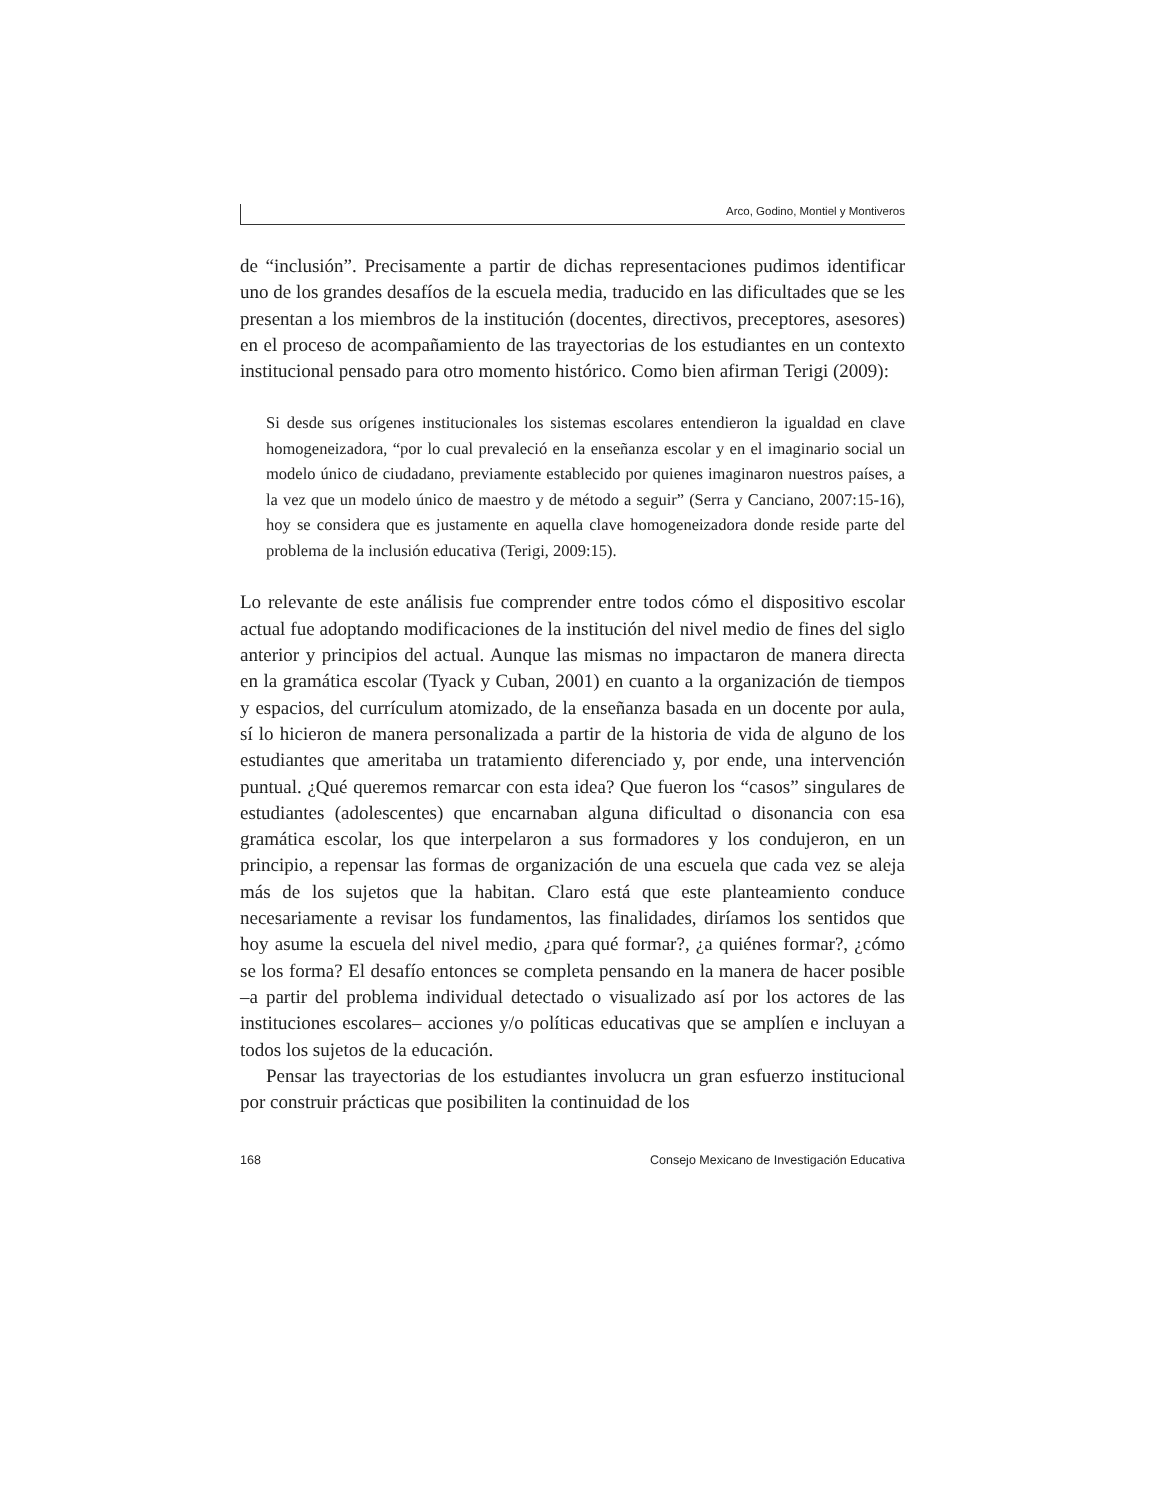Arco, Godino, Montiel y Montiveros
de “inclusión”. Precisamente a partir de dichas representaciones pudimos identificar uno de los grandes desafíos de la escuela media, traducido en las dificultades que se les presentan a los miembros de la institución (docentes, directivos, preceptores, asesores) en el proceso de acompañamiento de las trayectorias de los estudiantes en un contexto institucional pensado para otro momento histórico. Como bien afirman Terigi (2009):
Si desde sus orígenes institucionales los sistemas escolares entendieron la igualdad en clave homogeneizadora, “por lo cual prevaleció en la enseñanza escolar y en el imaginario social un modelo único de ciudadano, previamente establecido por quienes imaginaron nuestros países, a la vez que un modelo único de maestro y de método a seguir” (Serra y Canciano, 2007:15-16), hoy se considera que es justamente en aquella clave homogeneizadora donde reside parte del problema de la inclusión educativa (Terigi, 2009:15).
Lo relevante de este análisis fue comprender entre todos cómo el dispositivo escolar actual fue adoptando modificaciones de la institución del nivel medio de fines del siglo anterior y principios del actual. Aunque las mismas no impactaron de manera directa en la gramática escolar (Tyack y Cuban, 2001) en cuanto a la organización de tiempos y espacios, del currículum atomizado, de la enseñanza basada en un docente por aula, sí lo hicieron de manera personalizada a partir de la historia de vida de alguno de los estudiantes que ameritaba un tratamiento diferenciado y, por ende, una intervención puntual. ¿Qué queremos remarcar con esta idea? Que fueron los “casos” singulares de estudiantes (adolescentes) que encarnaban alguna dificultad o disonancia con esa gramática escolar, los que interpelaron a sus formadores y los condujeron, en un principio, a repensar las formas de organización de una escuela que cada vez se aleja más de los sujetos que la habitan. Claro está que este planteamiento conduce necesariamente a revisar los fundamentos, las finalidades, diríamos los sentidos que hoy asume la escuela del nivel medio, ¿para qué formar?, ¿a quiénes formar?, ¿cómo se los forma? El desafío entonces se completa pensando en la manera de hacer posible –a partir del problema individual detectado o visualizado así por los actores de las instituciones escolares– acciones y/o políticas educativas que se amplíen e incluyan a todos los sujetos de la educación.
Pensar las trayectorias de los estudiantes involucra un gran esfuerzo institucional por construir prácticas que posibiliten la continuidad de los
168 Consejo Mexicano de Investigación Educativa